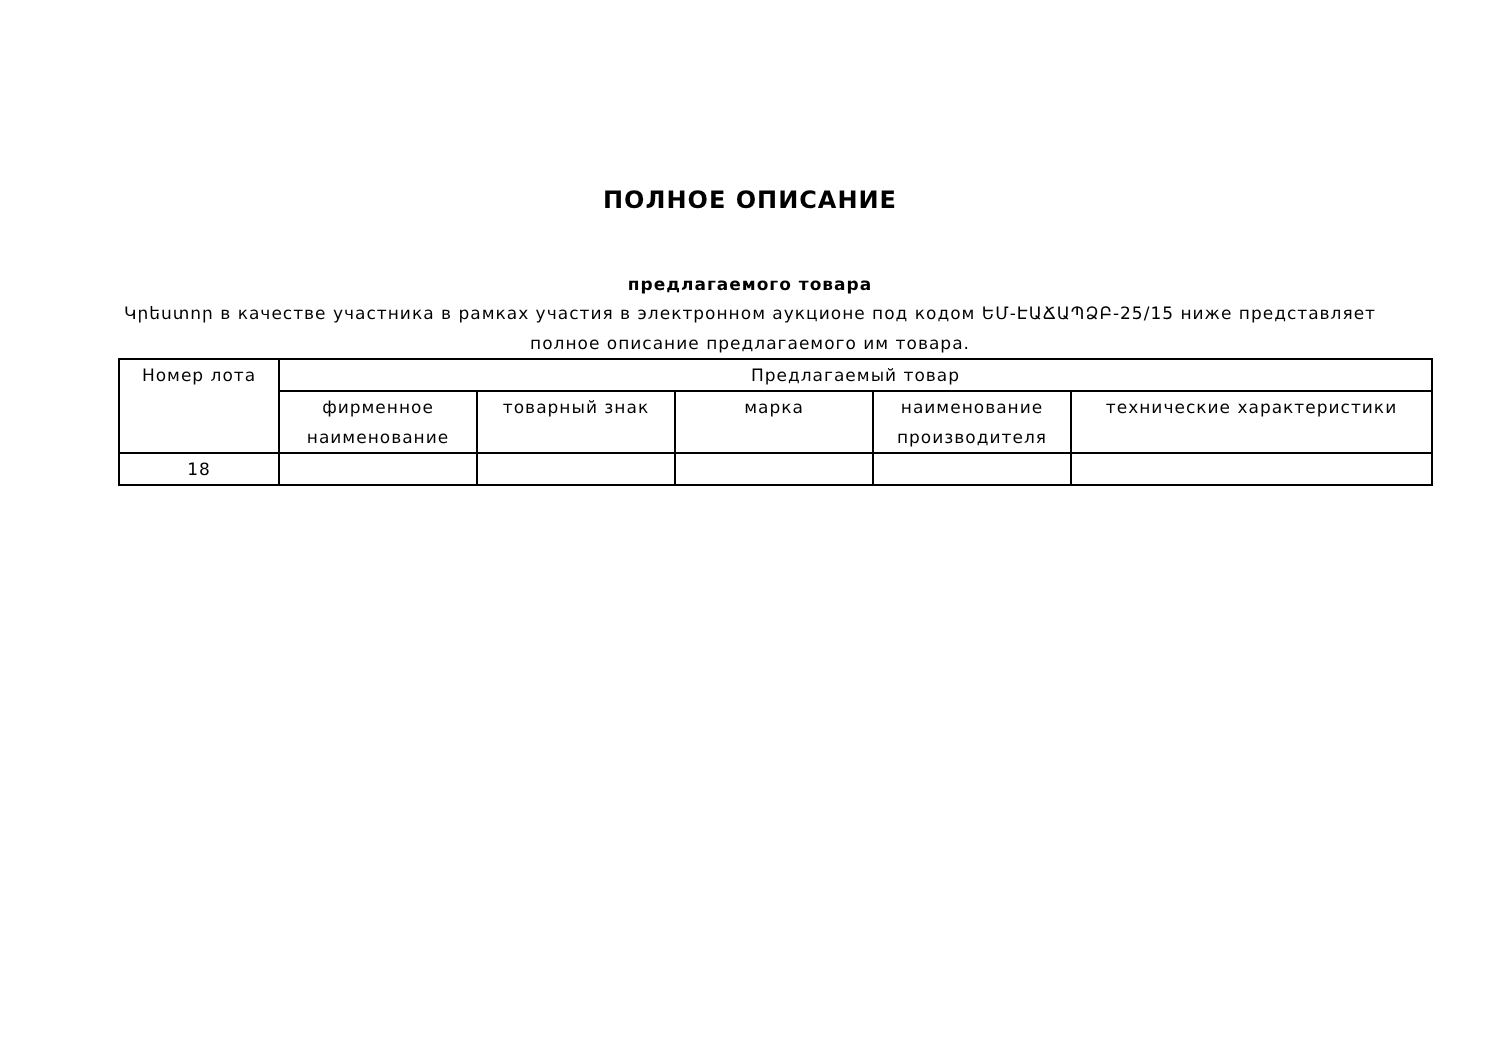ПОЛНОЕ ОПИСАНИЕ
предлагаемого товара
Կրեստոր в качестве участника в рамках участия в электронном аукционе под кодом ԵՄ-ԷԱՃԱՊՁԲ-25/15 ниже представляет полное описание предлагаемого им товара.
| Номер лота | Предлагаемый товар | | | | |
| --- | --- | --- | --- | --- | --- |
| | фирменное наименование | товарный знак | марка | наименование производителя | технические характеристики |
| 18 | | | | | |